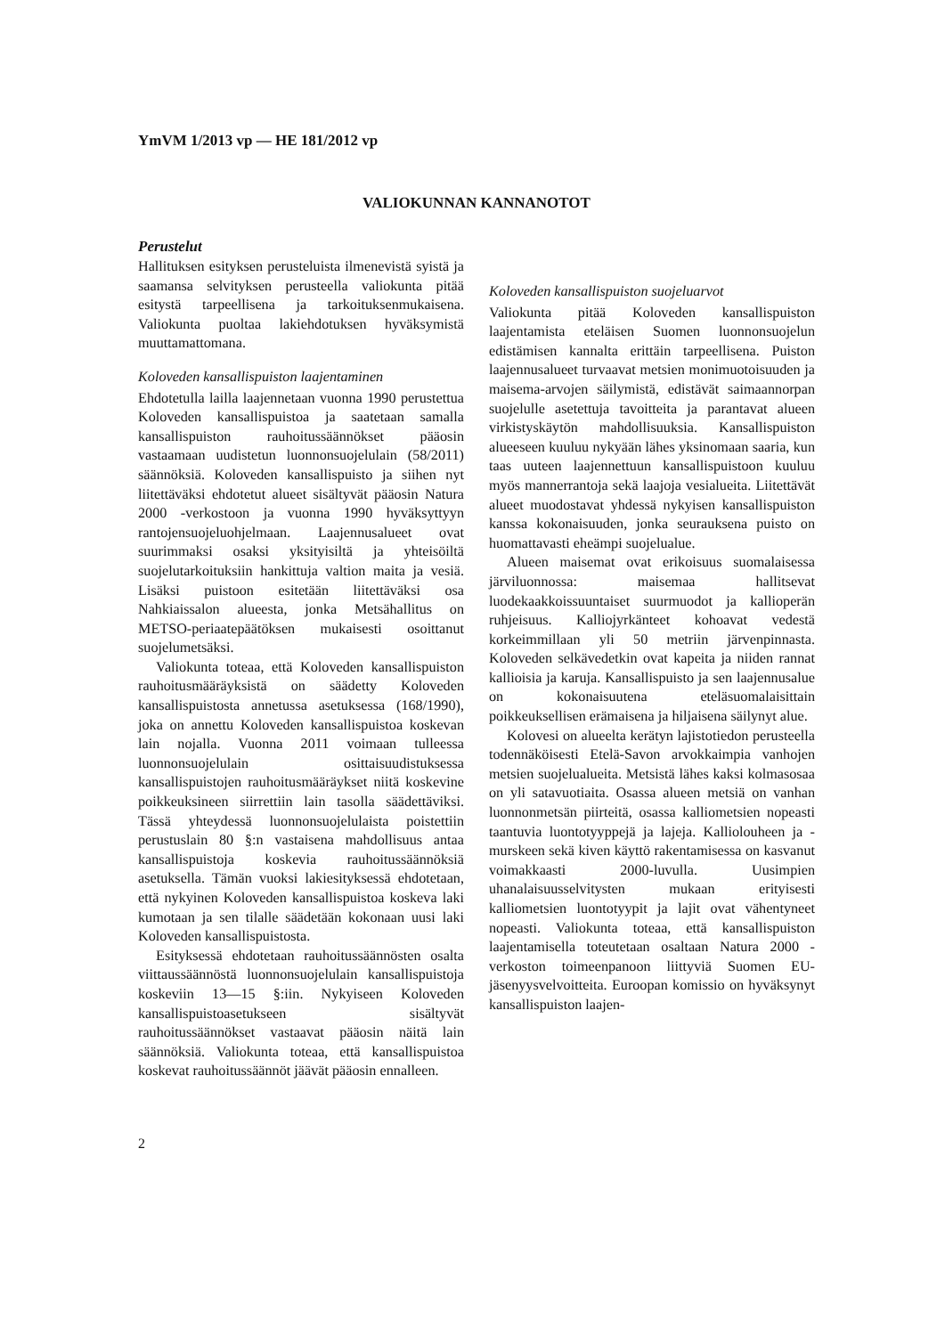YmVM 1/2013 vp — HE 181/2012 vp
VALIOKUNNAN KANNANOTOT
Perustelut
Hallituksen esityksen perusteluista ilmenevistä syistä ja saamansa selvityksen perusteella valiokunta pitää esitystä tarpeellisena ja tarkoituksenmukaisena. Valiokunta puoltaa lakiehdotuksen hyväksymistä muuttamattomana.
Koloveden kansallispuiston laajentaminen
Ehdotetulla lailla laajennetaan vuonna 1990 perustettua Koloveden kansallispuistoa ja saatetaan samalla kansallispuiston rauhoitussäännökset pääosin vastaamaan uudistetun luonnonsuojelulain (58/2011) säännöksiä. Koloveden kansallispuisto ja siihen nyt liitettäväksi ehdotetut alueet sisältyvät pääosin Natura 2000 -verkostoon ja vuonna 1990 hyväksyttyyn rantojensuojeluohjelmaan. Laajennusalueet ovat suurimmaksi osaksi yksityisiltä ja yhteisöiltä suojelutarkoituksiin hankittuja valtion maita ja vesiä. Lisäksi puistoon esitetään liitettäväksi osa Nahkiaissalon alueesta, jonka Metsähallitus on METSO-periaatepäätöksen mukaisesti osoittanut suojelumetsäksi.
Valiokunta toteaa, että Koloveden kansallispuiston rauhoitusmääräyksistä on säädetty Koloveden kansallispuistosta annetussa asetuksessa (168/1990), joka on annettu Koloveden kansallispuistoa koskevan lain nojalla. Vuonna 2011 voimaan tulleessa luonnonsuojelulain osittaisuudistuksessa kansallispuistojen rauhoitusmääräykset niitä koskevine poikkeuksineen siirrettiin lain tasolla säädettäviksi. Tässä yhteydessä luonnonsuojelulaista poistettiin perustuslain 80 §:n vastaisena mahdollisuus antaa kansallispuistoja koskevia rauhoitussäännöksiä asetuksella. Tämän vuoksi lakiesityksessä ehdotetaan, että nykyinen Koloveden kansallispuistoa koskeva laki kumotaan ja sen tilalle säädetään kokonaan uusi laki Koloveden kansallispuistosta.
Esityksessä ehdotetaan rauhoitussäännösten osalta viittaussäännöstä luonnonsuojelulain kansallispuistoja koskeviin 13—15 §:iin. Nykyiseen Koloveden kansallispuistoasetukseen sisältyvät rauhoitussäännökset vastaavat pääosin näitä lain säännöksiä. Valiokunta toteaa, että kansallispuistoa koskevat rauhoitussäännöt jäävät pääosin ennalleen.
Koloveden kansallispuiston suojeluarvot
Valiokunta pitää Koloveden kansallispuiston laajentamista eteläisen Suomen luonnonsuojelun edistämisen kannalta erittäin tarpeellisena. Puiston laajennusalueet turvaavat metsien monimuotoisuuden ja maisema-arvojen säilymistä, edistävät saimaannorpan suojelulle asetettuja tavoitteita ja parantavat alueen virkistyskäytön mahdollisuuksia. Kansallispuiston alueeseen kuuluu nykyään lähes yksinomaan saaria, kun taas uuteen laajennettuun kansallispuistoon kuuluu myös mannerrantoja sekä laajoja vesialueita. Liitettävät alueet muodostavat yhdessä nykyisen kansallispuiston kanssa kokonaisuuden, jonka seurauksena puisto on huomattavasti eheämpi suojelualue.
Alueen maisemat ovat erikoisuus suomalaisessa järviluonnossa: maisemaa hallitsevat luodekaakkoissuuntaiset suurmuodot ja kallioperän ruhjeisuus. Kalliojyrkänteet kohoavat vedestä korkeimmillaan yli 50 metriin järvenpinnasta. Koloveden selkävedetkin ovat kapeita ja niiden rannat kallioisia ja karuja. Kansallispuisto ja sen laajennusalue on kokonaisuutena eteläsuomalaisittain poikkeuksellisen erämaisena ja hiljaisena säilynyt alue.
Kolovesi on alueelta kerätyn lajistotiedon perusteella todennäköisesti Etelä-Savon arvokkaimpia vanhojen metsien suojelualueita. Metsistä lähes kaksi kolmasosaa on yli satavuotiaita. Osassa alueen metsiä on vanhan luonnonmetsän piirteitä, osassa kalliometsien nopeasti taantuvia luontotyyppejä ja lajeja. Kalliolouheen ja -murskeen sekä kiven käyttö rakentamisessa on kasvanut voimakkaasti 2000-luvulla. Uusimpien uhanalaisuusselvitysten mukaan erityisesti kalliometsien luontotyypit ja lajit ovat vähentyneet nopeasti. Valiokunta toteaa, että kansallispuiston laajentamisella toteutetaan osaltaan Natura 2000 -verkoston toimeenpanoon liittyviä Suomen EU-jäsenyysvelvoitteita. Euroopan komissio on hyväksynyt kansallispuiston laajen-
2